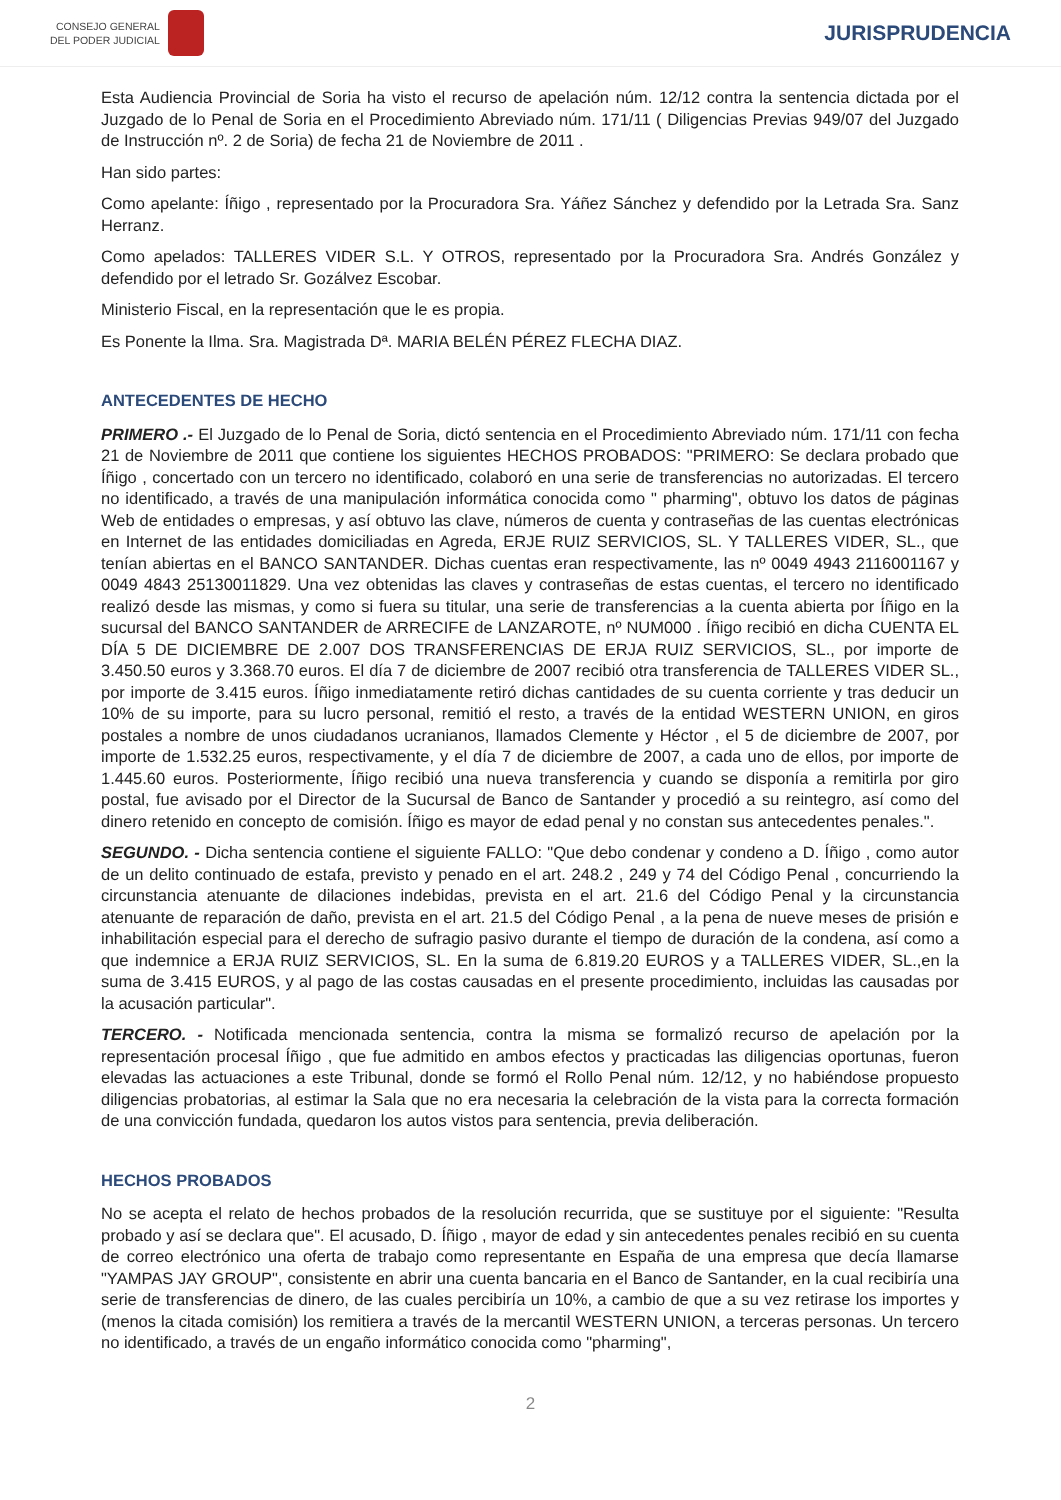CONSEJO GENERAL
DEL PODER JUDICIAL
JURISPRUDENCIA
Esta Audiencia Provincial de Soria ha visto el recurso de apelación núm. 12/12 contra la sentencia dictada por el Juzgado de lo Penal de Soria en el Procedimiento Abreviado núm. 171/11 ( Diligencias Previas 949/07 del Juzgado de Instrucción nº. 2 de Soria) de fecha 21 de Noviembre de 2011 .
Han sido partes:
Como apelante: Íñigo , representado por la Procuradora Sra. Yáñez Sánchez y defendido por la Letrada Sra. Sanz Herranz.
Como apelados: TALLERES VIDER S.L. Y OTROS, representado por la Procuradora Sra. Andrés González y defendido por el letrado Sr. Gozálvez Escobar.
Ministerio Fiscal, en la representación que le es propia.
Es Ponente la Ilma. Sra. Magistrada Dª. MARIA BELÉN PÉREZ FLECHA DIAZ.
ANTECEDENTES DE HECHO
PRIMERO .- El Juzgado de lo Penal de Soria, dictó sentencia en el Procedimiento Abreviado núm. 171/11 con fecha 21 de Noviembre de 2011 que contiene los siguientes HECHOS PROBADOS: "PRIMERO: Se declara probado que Íñigo , concertado con un tercero no identificado, colaboró en una serie de transferencias no autorizadas. El tercero no identificado, a través de una manipulación informática conocida como " pharming", obtuvo los datos de páginas Web de entidades o empresas, y así obtuvo las clave, números de cuenta y contraseñas de las cuentas electrónicas en Internet de las entidades domiciliadas en Agreda, ERJE RUIZ SERVICIOS, SL. Y TALLERES VIDER, SL., que tenían abiertas en el BANCO SANTANDER. Dichas cuentas eran respectivamente, las nº 0049 4943 2116001167 y 0049 4843 25130011829. Una vez obtenidas las claves y contraseñas de estas cuentas, el tercero no identificado realizó desde las mismas, y como si fuera su titular, una serie de transferencias a la cuenta abierta por Íñigo en la sucursal del BANCO SANTANDER de ARRECIFE de LANZAROTE, nº NUM000 . Íñigo recibió en dicha CUENTA EL DÍA 5 DE DICIEMBRE DE 2.007 DOS TRANSFERENCIAS DE ERJA RUIZ SERVICIOS, SL., por importe de 3.450.50 euros y 3.368.70 euros. El día 7 de diciembre de 2007 recibió otra transferencia de TALLERES VIDER SL., por importe de 3.415 euros. Íñigo inmediatamente retiró dichas cantidades de su cuenta corriente y tras deducir un 10% de su importe, para su lucro personal, remitió el resto, a través de la entidad WESTERN UNION, en giros postales a nombre de unos ciudadanos ucranianos, llamados Clemente y Héctor , el 5 de diciembre de 2007, por importe de 1.532.25 euros, respectivamente, y el día 7 de diciembre de 2007, a cada uno de ellos, por importe de 1.445.60 euros. Posteriormente, Íñigo recibió una nueva transferencia y cuando se disponía a remitirla por giro postal, fue avisado por el Director de la Sucursal de Banco de Santander y procedió a su reintegro, así como del dinero retenido en concepto de comisión. Íñigo es mayor de edad penal y no constan sus antecedentes penales.".
SEGUNDO. - Dicha sentencia contiene el siguiente FALLO: "Que debo condenar y condeno a D. Íñigo , como autor de un delito continuado de estafa, previsto y penado en el art. 248.2 , 249 y 74 del Código Penal , concurriendo la circunstancia atenuante de dilaciones indebidas, prevista en el art. 21.6 del Código Penal y la circunstancia atenuante de reparación de daño, prevista en el art. 21.5 del Código Penal , a la pena de nueve meses de prisión e inhabilitación especial para el derecho de sufragio pasivo durante el tiempo de duración de la condena, así como a que indemnice a ERJA RUIZ SERVICIOS, SL. En la suma de 6.819.20 EUROS y a TALLERES VIDER, SL.,en la suma de 3.415 EUROS, y al pago de las costas causadas en el presente procedimiento, incluidas las causadas por la acusación particular".
TERCERO. - Notificada mencionada sentencia, contra la misma se formalizó recurso de apelación por la representación procesal Íñigo , que fue admitido en ambos efectos y practicadas las diligencias oportunas, fueron elevadas las actuaciones a este Tribunal, donde se formó el Rollo Penal núm. 12/12, y no habiéndose propuesto diligencias probatorias, al estimar la Sala que no era necesaria la celebración de la vista para la correcta formación de una convicción fundada, quedaron los autos vistos para sentencia, previa deliberación.
HECHOS PROBADOS
No se acepta el relato de hechos probados de la resolución recurrida, que se sustituye por el siguiente: "Resulta probado y así se declara que". El acusado, D. Íñigo , mayor de edad y sin antecedentes penales recibió en su cuenta de correo electrónico una oferta de trabajo como representante en España de una empresa que decía llamarse "YAMPAS JAY GROUP", consistente en abrir una cuenta bancaria en el Banco de Santander, en la cual recibiría una serie de transferencias de dinero, de las cuales percibiría un 10%, a cambio de que a su vez retirase los importes y (menos la citada comisión) los remitiera a través de la mercantil WESTERN UNION, a terceras personas. Un tercero no identificado, a través de un engaño informático conocida como "pharming",
2